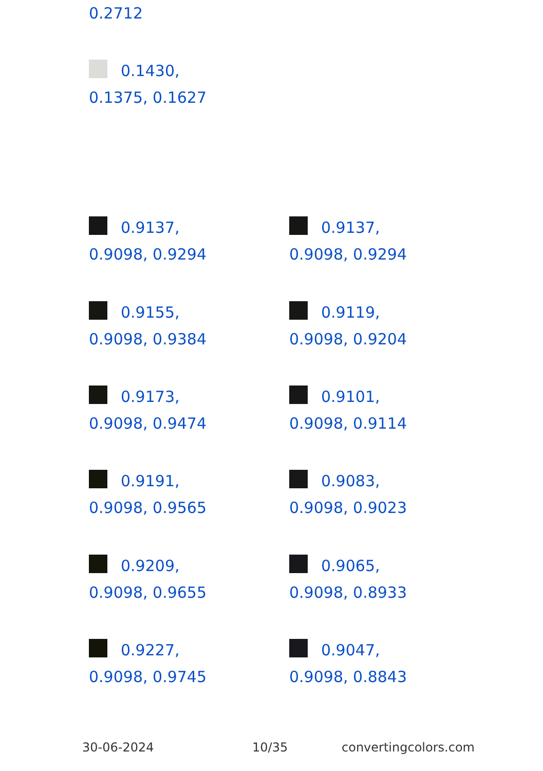0.2712
0.1430, 0.1375, 0.1627
0.9137, 0.9098, 0.9294
0.9137, 0.9098, 0.9294
0.9155, 0.9098, 0.9384
0.9119, 0.9098, 0.9204
0.9173, 0.9098, 0.9474
0.9101, 0.9098, 0.9114
0.9191, 0.9098, 0.9565
0.9083, 0.9098, 0.9023
0.9209, 0.9098, 0.9655
0.9065, 0.9098, 0.8933
0.9227, 0.9098, 0.9745
0.9047, 0.9098, 0.8843
30-06-2024 10/35 convertingcolors.com